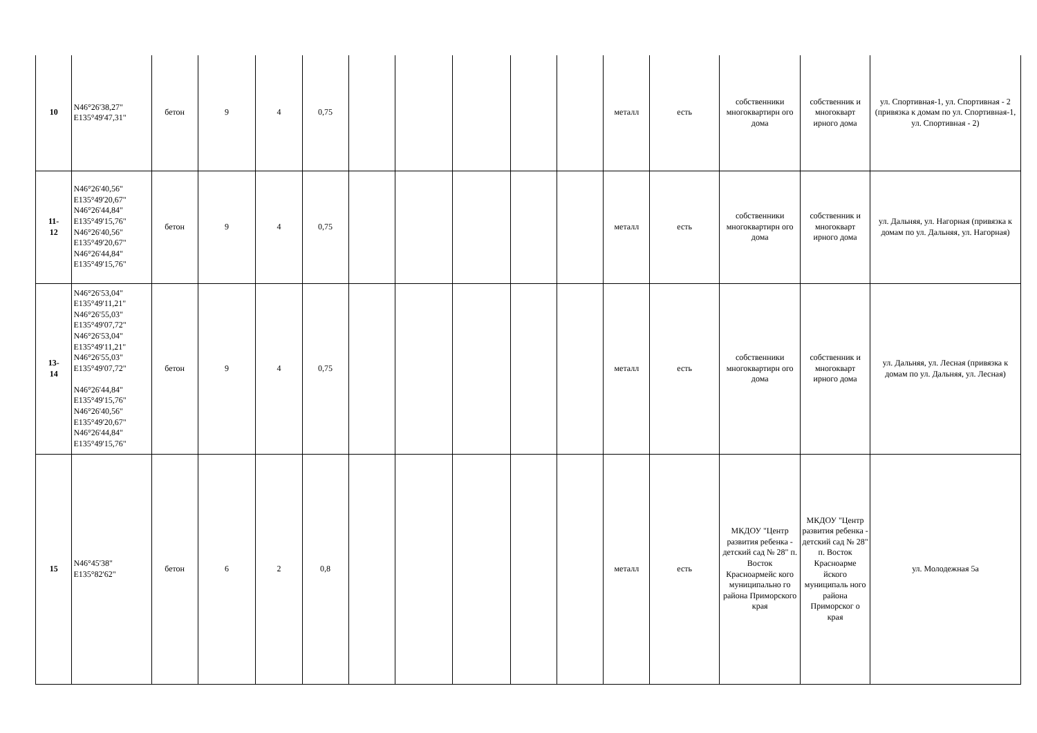| 10 | N46°26'38,27" E135°49'47,31" | бетон | 9 | 4 | 0,75 | | | | | | металл | есть | собственники многоквартирн ого дома | собственник и многокварт ирного дома | ул. Спортивная-1, ул. Спортивная - 2 (привязка к домам по ул. Спортивная-1, ул. Спортивная - 2) |
| 11- 12 | N46°26'40,56" E135°49'20,67" N46°26'44,84" E135°49'15,76" N46°26'40,56" E135°49'20,67" N46°26'44,84" E135°49'15,76" | бетон | 9 | 4 | 0,75 | | | | | | металл | есть | собственники многоквартирн ого дома | собственник и многокварт ирного дома | ул. Дальняя, ул. Нагорная (привязка к домам по ул. Дальняя, ул. Нагорная) |
| 13- 14 | N46°26'53,04" E135°49'11,21" N46°26'55,03" E135°49'07,72" N46°26'53,04" E135°49'11,21" N46°26'55,03" E135°49'07,72" N46°26'44,84" E135°49'15,76" N46°26'40,56" E135°49'20,67" N46°26'44,84" E135°49'15,76" | бетон | 9 | 4 | 0,75 | | | | | | металл | есть | собственники многоквартирн ого дома | собственник и многокварт ирного дома | ул. Дальняя, ул. Лесная (привязка к домам по ул. Дальняя, ул. Лесная) |
| 15 | N46°45'38" E135°82'62" | бетон | 6 | 2 | 0,8 | | | | | | металл | есть | МКДОУ "Центр развития ребенка - детский сад № 28" п. Восток Красноармейс кого муниципально го района Приморского края | МКДОУ "Центр развития ребенка - детский сад № 28" п. Восток Красноарме йского муниципаль ного района Приморског о края | ул. Молодежная 5а |